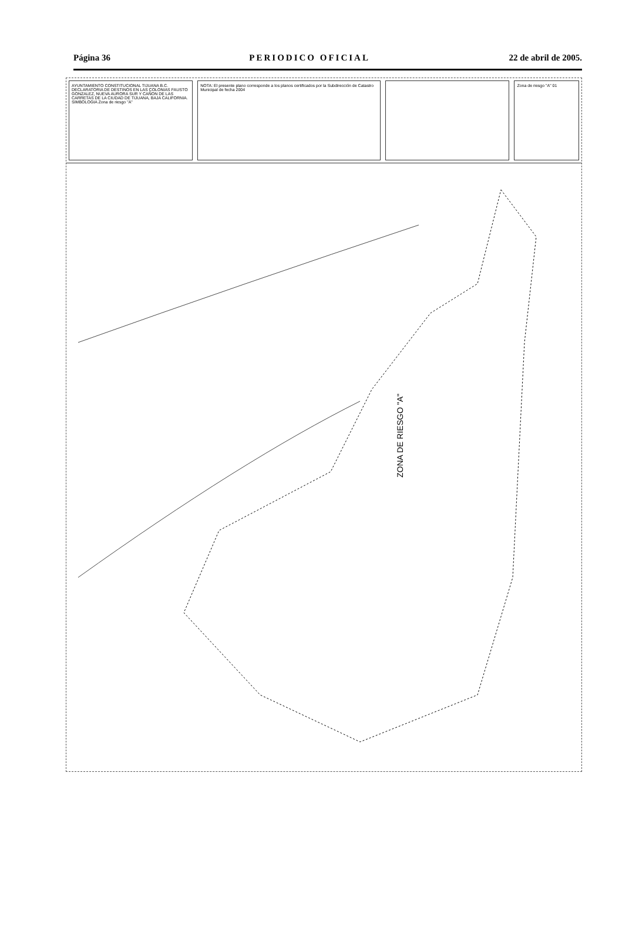Página 36 PERIODICO OFICIAL 22 de abril de 2005.
AYUNTAMIENTO CONSTITUCIONAL TIJUANA B.C. DECLARATORIA DE DESTINOS EN LAS COLONIAS FAUSTO GONZALEZ, NUEVA AURORA SUR Y CAÑON DE LAS CARRETAS DE LA CIUDAD DE TIJUANA, BAJA CALIFORNIA. SIMBOLOGIA Zona de riesgo "A"
NOTA: El presente plano corresponde a los planos certificados por la Subdirección de Catastro Municipal de fecha 2004
Zona de riesgo "A" 01
ZONA DE RIESGO "A"